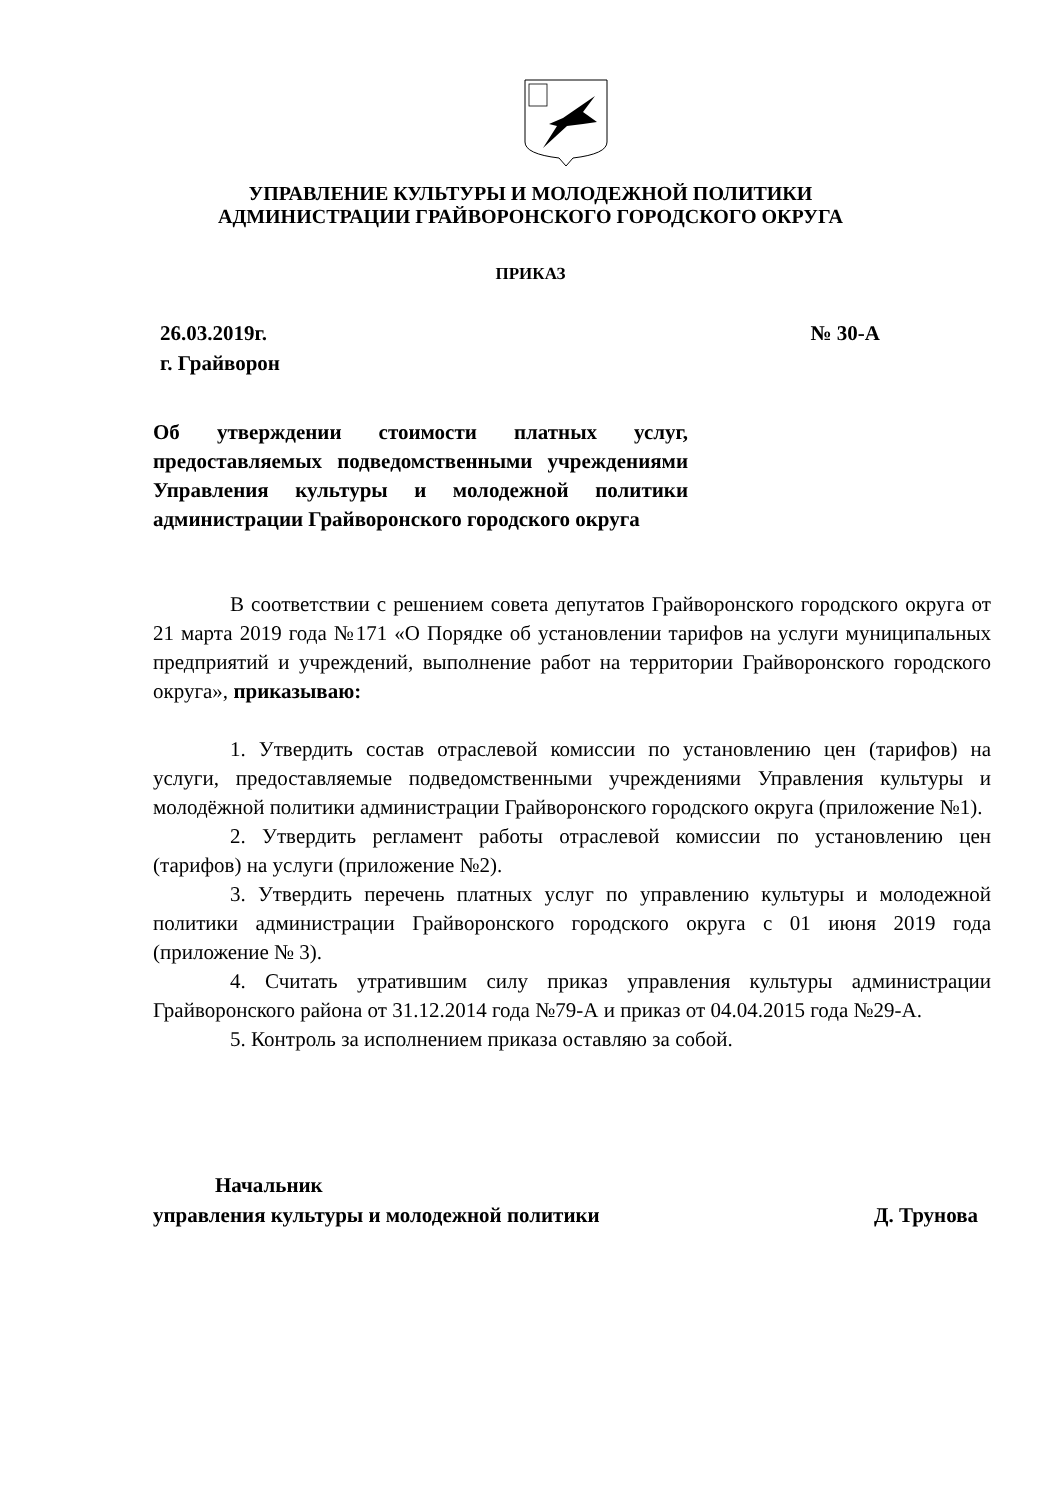УПРАВЛЕНИЕ КУЛЬТУРЫ И МОЛОДЕЖНОЙ ПОЛИТИКИ
АДМИНИСТРАЦИИ ГРАЙВОРОНСКОГО ГОРОДСКОГО ОКРУГА
ПРИКАЗ
26.03.2019г.
г. Грайворон
№ 30-А
Об утверждении стоимости платных услуг, предоставляемых подведомственными учреждениями Управления культуры и молодежной политики администрации Грайворонского городского округа
В соответствии с решением совета депутатов Грайворонского городского округа от 21 марта 2019 года №171 «О Порядке об установлении тарифов на услуги муниципальных предприятий и учреждений, выполнение работ на территории Грайворонского городского округа», приказываю:
1. Утвердить состав отраслевой комиссии по установлению цен (тарифов) на услуги, предоставляемые подведомственными учреждениями Управления культуры и молодёжной политики администрации Грайворонского городского округа (приложение №1).
2. Утвердить регламент работы отраслевой комиссии по установлению цен (тарифов) на услуги (приложение №2).
3. Утвердить перечень платных услуг по управлению культуры и молодежной политики администрации Грайворонского городского округа с 01 июня 2019 года (приложение № 3).
4. Считать утратившим силу приказ управления культуры администрации Грайворонского района от 31.12.2014 года №79-А и приказ от 04.04.2015 года №29-А.
5. Контроль за исполнением приказа оставляю за собой.
Начальник
управления культуры и молодежной политики Д. Трунова